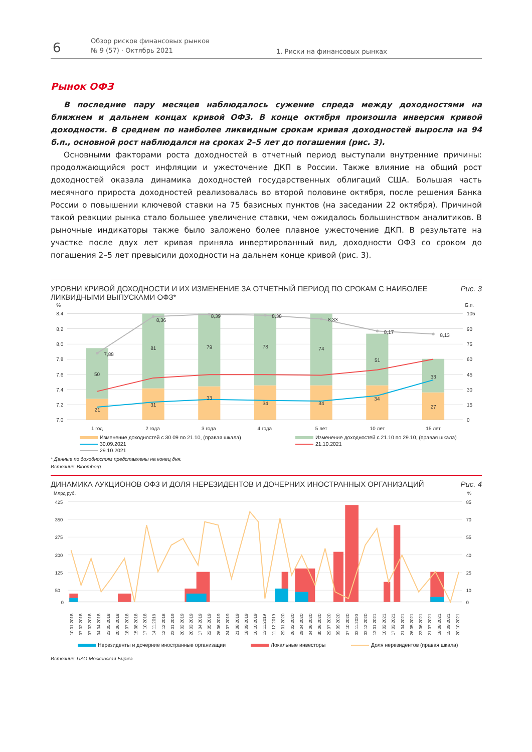6
Обзор рисков финансовых рынков
№ 9 (57) · Октябрь 2021
1. Риски на финансовых рынках
Рынок ОФЗ
В последние пару месяцев наблюдалось сужение спреда между доходностями на ближнем и дальнем концах кривой ОФЗ. В конце октября произошла инверсия кривой доходности. В среднем по наиболее ликвидным срокам кривая доходностей выросла на 94 б.п., основной рост наблюдался на сроках 2–5 лет до погашения (рис. 3).
Основными факторами роста доходностей в отчетный период выступали внутренние причины: продолжающийся рост инфляции и ужесточение ДКП в России. Также влияние на общий рост доходностей оказала динамика доходностей государственных облигаций США. Большая часть месячного прироста доходностей реализовалась во второй половине октября, после решения Банка России о повышении ключевой ставки на 75 базисных пунктов (на заседании 22 октября). Причиной такой реакции рынка стало большее увеличение ставки, чем ожидалось большинством аналитиков. В рыночные индикаторы также было заложено более плавное ужесточение ДКП. В результате на участке после двух лет кривая приняла инвертированный вид, доходности ОФЗ со сроком до погашения 2–5 лет превысили доходности на дальнем конце кривой (рис. 3).
УРОВНИ КРИВОЙ ДОХОДНОСТИ И ИХ ИЗМЕНЕНИЕ ЗА ОТЧЕТНЫЙ ПЕРИОД ПО СРОКАМ С НАИБОЛЕЕ ЛИКВИДНЫМИ ВЫПУСКАМИ ОФЗ* Рис. 3
%
8,4
8,2
8,0
7,8
7,6
7,4
7,2
7,0
Б.п.
105
90
75
60
45
30
15
0
7,88
8,36
8,39
8,38
8,33
8,17
8,13
50
81
79
78
74
51
33
21
31
33
34
34
34
27
1 год
2 года
3 года
4 года
5 лет
10 лет
15 лет
Изменение доходностей с 30.09 по 21.10, (правая шкала)
Изменение доходностей с 21.10 по 29.10, (правая шкала)
30.09.2021
21.10.2021
29.10.2021
* Данные по доходностям представлены на конец дня.
Источник: Bloomberg.
ДИНАМИКА АУКЦИОНОВ ОФЗ И ДОЛЯ НЕРЕЗИДЕНТОВ И ДОЧЕРНИХ ИНОСТРАННЫХ ОРГАНИЗАЦИЙ Рис. 4
Млрд руб.
%
425
350
275
200
125
50
0
85
70
55
40
25
10
0
10.01.2018
07.02.2018
07.03.2018
04.04.2018
23.05.2018
20.06.2018
18.07.2018
15.08.2018
17.10.2018
14.11.2018
12.12.2018
23.01.2019
20.02.2019
20.03.2019
17.04.2019
22.05.2019
26.06.2019
24.07.2019
21.08.2019
18.09.2019
16.10.2019
13.11.2019
11.12.2019
29.01.2020
26.02.2020
29.04.2020
04.06.2020
30.06.2020
29.07.2020
09.09.2020
07.10.2020
03.11.2020
03.12.2020
13.01.2021
10.02.2021
17.03.2021
21.04.2021
26.05.2021
23.06.2021
21.07.2021
18.08.2021
15.09.2021
20.10.2021
Нерезиденты и дочерние иностранные организации
Локальные инвесторы
Доля нерезидентов (правая шкала)
Источник: ПАО Московская Биржа.